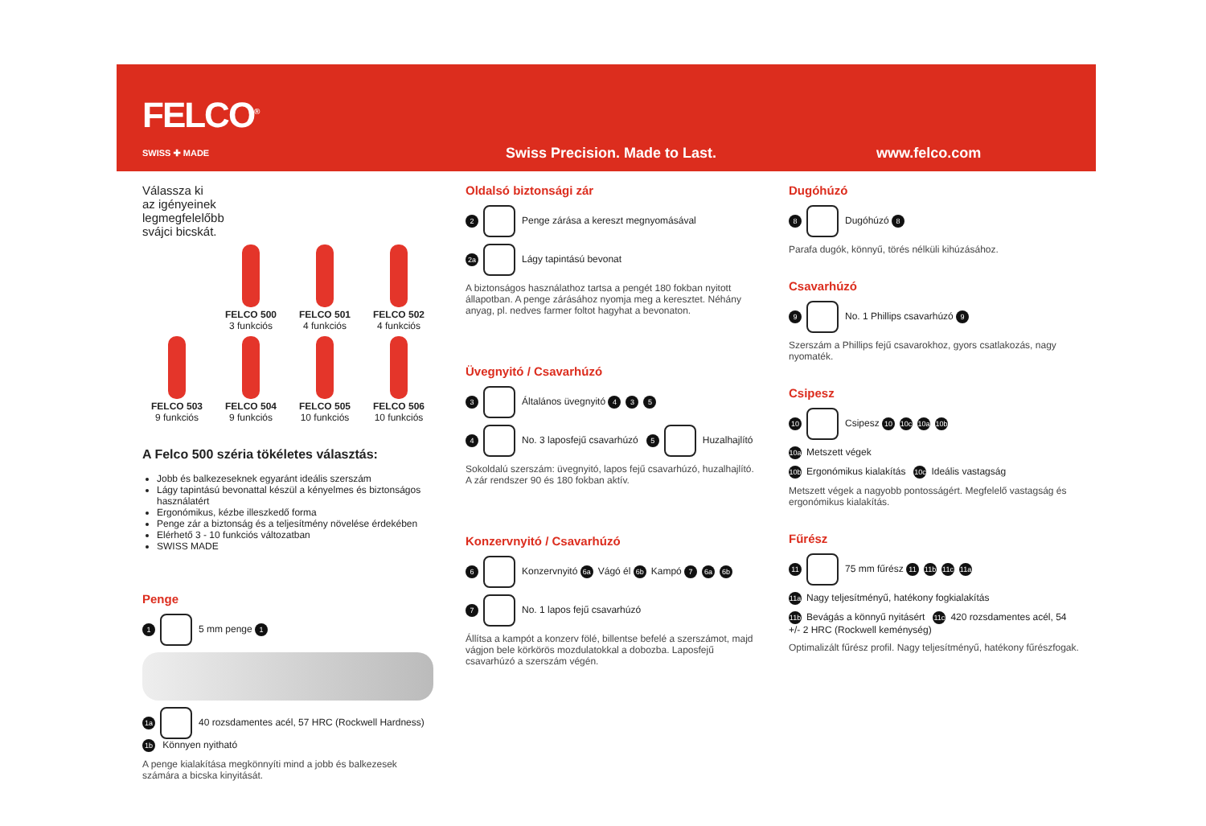FELCO<sup>®</sup>
SWISS ✚ MADE Swiss Precision. Made to Last. www.felco.com
Válassza ki
az igényeinek
legmegfelelőbb
svájci bicskát.
FELCO 500
3 funkciós
FELCO 501
4 funkciós
FELCO 502
4 funkciós
FELCO 503
9 funkciós
FELCO 504
9 funkciós
FELCO 505
10 funkciós
FELCO 506
10 funkciós
A Felco 500 széria tökéletes választás:
Jobb és balkezeseknek egyaránt ideális szerszám
Lágy tapintású bevonattal készül a kényelmes és biztonságos használatért
Ergonómikus, kézbe illeszkedő forma
Penge zár a biztonság és a teljesítmény növelése érdekében
Elérhető 3 - 10 funkciós változatban
SWISS MADE
Penge
1 5 mm penge 1
1a 40 rozsdamentes acél, 57 HRC (Rockwell Hardness) 1b Könnyen nyitható
A penge kialakítása megkönnyíti mind a jobb és balkezesek számára a bicska kinyitását.
Oldalsó biztonsági zár
2 Penge zárása a kereszt megnyomásával
2a Lágy tapintású bevonat
A biztonságos használathoz tartsa a pengét 180 fokban nyitott állapotban. A penge zárásához nyomja meg a keresztet. Néhány anyag, pl. nedves farmer foltot hagyhat a bevonaton.
Üvegnyitó / Csavarhúzó
3 Általános üvegnyitó 4 3 5
4 No. 3 laposfejű csavarhúzó 5 Huzalhajlító
Sokoldalú szerszám: üvegnyitó, lapos fejű csavarhúzó, huzalhajlító. A zár rendszer 90 és 180 fokban aktív.
Konzervnyitó / Csavarhúzó
6 Konzervnyitó 6a Vágó él 6b Kampó 7 6a 6b
7 No. 1 lapos fejű csavarhúzó
Állítsa a kampót a konzerv fölé, billentse befelé a szerszámot, majd vágjon bele körkörös mozdulatokkal a dobozba. Laposfejű csavarhúzó a szerszám végén.
Dugóhúzó
8 Dugóhúzó 8
Parafa dugók, könnyű, törés nélküli kihúzásához.
Csavarhúzó
9 No. 1 Phillips csavarhúzó 9
Szerszám a Phillips fejű csavarokhoz, gyors csatlakozás, nagy nyomaték.
Csipesz
10 Csipesz 10 10c 10a 10b
10a Metszett végek
10b Ergonómikus kialakítás 10c Ideális vastagság
Metszett végek a nagyobb pontosságért. Megfelelő vastagság és ergonómikus kialakítás.
Fűrész
11 75 mm fűrész 11 11b 11c 11a
11a Nagy teljesítményű, hatékony fogkialakítás
11b Bevágás a könnyű nyitásért 11c 420 rozsdamentes acél, 54 +/- 2 HRC (Rockwell keménység)
Optimalizált fűrész profil. Nagy teljesítményű, hatékony fűrészfogak.